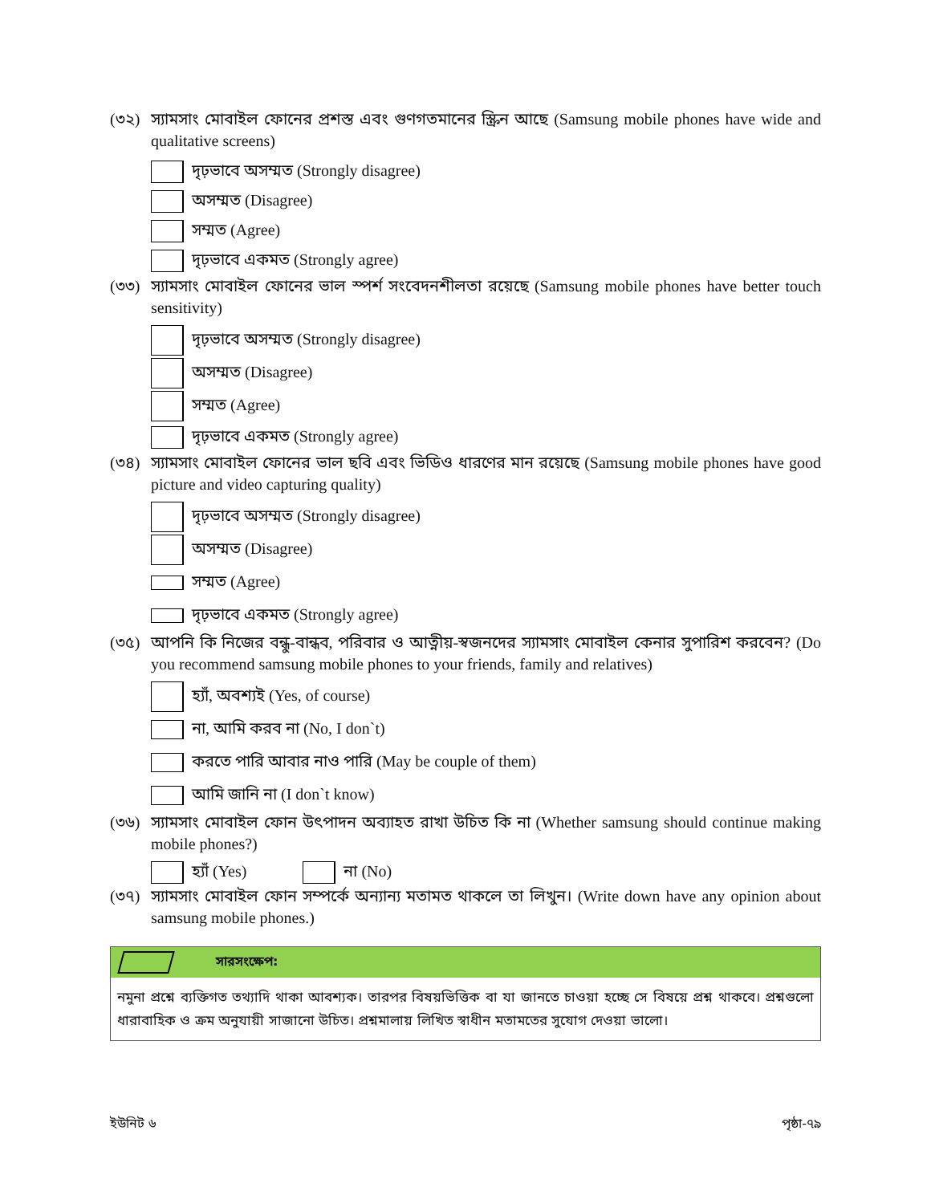(৩২) স্যামসাং মোবাইল ফোনের প্রশস্ত এবং গুণগতমানের স্ক্রিন আছে (Samsung mobile phones have wide and qualitative screens)
দৃঢ়ভাবে অসম্মত (Strongly disagree)
অসম্মত (Disagree)
সম্মত (Agree)
দৃঢ়ভাবে একমত (Strongly agree)
(৩৩) স্যামসাং মোবাইল ফোনের ভাল স্পর্শ সংবেদনশীলতা রয়েছে (Samsung mobile phones have better touch sensitivity)
দৃঢ়ভাবে অসম্মত (Strongly disagree)
অসম্মত (Disagree)
সম্মত (Agree)
দৃঢ়ভাবে একমত (Strongly agree)
(৩৪) স্যামসাং মোবাইল ফোনের ভাল ছবি এবং ভিডিও ধারণের মান রয়েছে (Samsung mobile phones have good picture and video capturing quality)
দৃঢ়ভাবে অসম্মত (Strongly disagree)
অসম্মত (Disagree)
সম্মত (Agree)
দৃঢ়ভাবে একমত (Strongly agree)
(৩৫) আপনি কি নিজের বন্ধু-বান্ধব, পরিবার ও আত্নীয়-স্বজনদের স্যামসাং মোবাইল কেনার সুপারিশ করবেন? (Do you recommend samsung mobile phones to your friends, family and relatives)
হ্যাঁ, অবশ্যই (Yes, of course)
না, আমি করব না (No, I don`t)
করতে পারি আবার নাও পারি (May be couple of them)
আমি জানি না (I don`t know)
(৩৬) স্যামসাং মোবাইল ফোন উৎপাদন অব্যাহত রাখা উচিত কি না (Whether samsung should continue making mobile phones?)
হ্যাঁ (Yes) না (No)
(৩৭) স্যামসাং মোবাইল ফোন সম্পর্কে অন্যান্য মতামত থাকলে তা লিখুন। (Write down have any opinion about samsung mobile phones.)
সারসংক্ষেপ:
নমুনা প্রশ্নে ব্যক্তিগত তথ্যাদি থাকা আবশ্যক। তারপর বিষয়ভিত্তিক বা যা জানতে চাওয়া হচ্ছে সে বিষয়ে প্রশ্ন থাকবে। প্রশ্নগুলো ধারাবাহিক ও ক্রম অনুযায়ী সাজানো উচিত। প্রশ্নমালায় লিখিত স্বাধীন মতামতের সুযোগ দেওয়া ভালো।
ইউনিট ৬ পৃষ্ঠা-৭৯